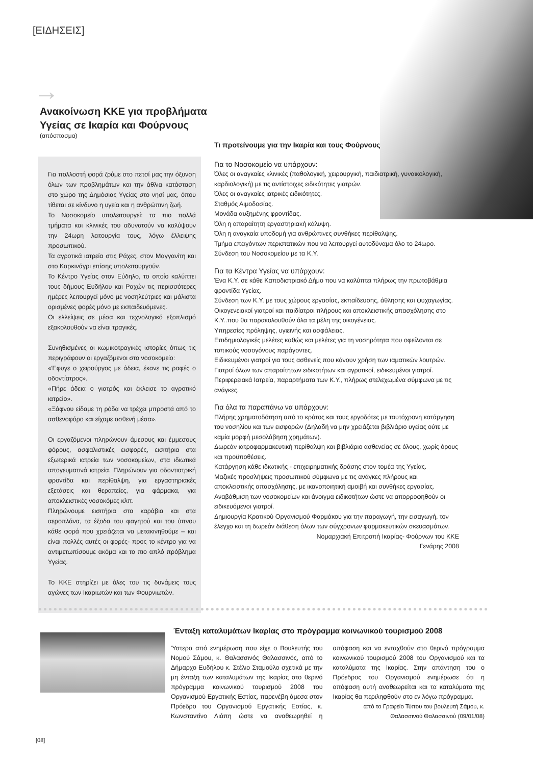[ΕΙΔΗΣΕΙΣ]
→
Ανακοίνωση ΚΚΕ για προβλήματα Υγείας σε Ικαρία και Φούρνους
(απόσπασμα)
Για πολλοστή φορά ζούμε στο πετσί μας την όξυνση όλων των προβλημάτων και την άθλια κατάσταση στο χώρο της Δημόσιας Υγείας στο νησί μας, όπου τίθεται σε κίνδυνο η υγεία και η ανθρώπινη ζωή.
Το Νοσοκομείο υπολειτουργεί: τα πιο πολλά τμήματα και κλινικές του αδυνατούν να καλύψουν την 24ωρη λειτουργία τους, λόγω έλλειψης προσωπικού.
Τα αγροτικά ιατρεία στις Ράχες, στον Μαγγανίτη και στο Καρκινάγρι επίσης υπολειτουργούν.
Το Κέντρο Υγείας στον Εύδηλο, το οποίο καλύπτει τους δήμους Ευδήλου και Ραχών τις περισσότερες ημέρες λειτουργεί μόνο με νοσηλεύτριες και μάλιστα ορισμένες φορές μόνο με εκπαιδευόμενες.
Οι ελλείψεις σε μέσα και τεχνολογικό εξοπλισμό εξακολουθούν να είναι τραγικές.
Συνηθισμένες οι κωμικοτραγικές ιστορίες όπως τις περιγράφουν οι εργαζόμενοι στο νοσοκομείο:
«Έφυγε ο χειρούργος με άδεια, έκανε τις ραφές ο οδοντίατρος».
«Πήρε άδεια ο γιατρός και έκλεισε το αγροτικό ιατρείο».
«Ξάφνου είδαμε τη ρόδα να τρέχει μπροστά από το ασθενοφόρο και είχαμε ασθενή μέσα».
Οι εργαζόμενοι πληρώνουν άμεσους και έμμεσους φόρους, ασφαλιστικές εισφορές, εισιτήρια στα εξωτερικά ιατρεία των νοσοκομείων, στα ιδιωτικά απογευματινά ιατρεία. Πληρώνουν για οδοντιατρική φροντίδα και περίθαλψη, για εργαστηριακές εξετάσεις και θεραπείες, για φάρμακα, για αποκλειστικές νοσοκόμες κλπ.
Πληρώνουμε εισιτήρια στα καράβια και στα αεροπλάνα, τα έξοδα του φαγητού και του ύπνου κάθε φορά που χρειάζεται να μετακινηθούμε – και είναι πολλές αυτές οι φορές- προς το κέντρο για να αντιμετωπίσουμε ακόμα και το πιο απλό πρόβλημα Υγείας.
Το ΚΚΕ στηρίζει με όλες του τις δυνάμεις τους αγώνες των Ικαριωτών και των Φουρνιωτών.
Τι προτείνουμε για την Ικαρία και τους Φούρνους
Για το Νοσοκομείο να υπάρχουν:
Όλες οι αναγκαίες κλινικές (παθολογική, χειρουργική, παιδιατρική, γυναικολογική, καρδιολογική) με τις αντίστοιχες ειδικότητες γιατρών.
Όλες οι αναγκαίες ιατρικές ειδικότητες.
Σταθμός Αιμοδοσίας.
Μονάδα αυξημένης φροντίδας.
Όλη η απαραίτητη εργαστηριακή κάλυψη.
Όλη η αναγκαία υποδομή για ανθρώπινες συνθήκες περίθαλψης.
Τμήμα επειγόντων περιστατικών που να λειτουργεί αυτοδύναμα όλο το 24ωρο.
Σύνδεση του Νοσοκομείου με τα Κ.Υ.
Για τα Κέντρα Υγείας να υπάρχουν:
Ένα Κ.Υ. σε κάθε Καποδιστριακό Δήμο που να καλύπτει πλήρως την πρωτοβάθμια φροντίδα Υγείας.
Σύνδεση των Κ.Υ. με τους χώρους εργασίας, εκπαίδευσης, άθλησης και ψυχαγωγίας.
Οικογενειακοί γιατροί και παιδίατροι πλήρους και αποκλειστικής απασχόλησης στο Κ.Υ..που θα παρακολουθούν όλα τα μέλη της οικογένειας.
Υπηρεσίες πρόληψης, υγιεινής και ασφάλειας.
Επιδημιολογικές μελέτες καθώς και μελέτες για τη νοσηρότητα που οφείλονται σε τοπικούς νοσογόνους παράγοντες.
Ειδικευμένοι γιατροί για τους ασθενείς που κάνουν χρήση των ιαματικών λουτρών.
Γιατροί όλων των απαραίτητων ειδικοτήτων και αγροτικοί, ειδικευμένοι γιατροί.
Περιφερειακά Ιατρεία, παραρτήματα των Κ.Υ., πλήρως στελεχωμένα σύμφωνα με τις ανάγκες.
Για όλα τα παραπάνω να υπάρχουν:
Πλήρης χρηματοδότηση από το κράτος και τους εργοδότες με ταυτόχρονη κατάργηση του νοσηλίου και των εισφορών (Δηλαδή να μην χρειάζεται βιβλιάριο υγείας ούτε με καμία μορφή μεσολάβηση χρημάτων).
Δωρεάν ιατροφαρμακευτική περίθαλψη και βιβλιάριο ασθενείας σε όλους, χωρίς όρους και προϋποθέσεις.
Κατάργηση κάθε ιδιωτικής - επιχειρηματικής δράσης στον τομέα της Υγείας.
Μαζικές προσλήψεις προσωπικού σύμφωνα με τις ανάγκες πλήρους και αποκλειστικής απασχόλησης, με ικανοποιητική αμοιβή και συνθήκες εργασίας.
Αναβάθμιση των νοσοκομείων και άνοιγμα ειδικοτήτων ώστε να απορροφηθούν οι ειδικευόμενοι γιατροί.
Δημιουργία Κρατικού Οργανισμού Φαρμάκου για την παραγωγή, την εισαγωγή, τον έλεγχο και τη δωρεάν διάθεση όλων των σύγχρονων φαρμακευτικών σκευασμάτων.
Νομαρχιακή Επιτροπή Ικαρίας- Φούρνων του ΚΚΕ
Γενάρης 2008
Ένταξη καταλυμάτων Ικαρίας στο πρόγραμμα κοινωνικού τουρισμού 2008
Ύστερα από ενημέρωση που είχε ο Βουλευτής του Νομού Σάμου, κ. Θαλασσινός Θαλασσινός, από το Δήμαρχο Ευδήλου κ. Στέλιο Σταμούλο σχετικά με την μη ένταξη των καταλυμάτων της Ικαρίας στο θερινό πρόγραμμα κοινωνικού τουρισμού 2008 του Οργανισμού Εργατικής Εστίας, παρενέβη άμεσα στον Πρόεδρο του Οργανισμού Εργατικής Εστίας, κ. Κωνσταντίνο Λιάπη ώστε να αναθεωρηθεί η απόφαση και να ενταχθούν στο θερινό πρόγραμμα κοινωνικού τουρισμού 2008 του Οργανισμού και τα καταλύματα της Ικαρίας. Στην απάντηση του ο Πρόεδρος του Οργανισμού ενημέρωσε ότι η απόφαση αυτή αναθεωρείται και τα καταλύματα της Ικαρίας θα περιληφθούν στο εν λόγω πρόγραμμα.
από το Γραφείο Τύπου του βουλευτή Σάμου, κ. Θαλασσινού Θαλασσινού (09/01/08)
[08]